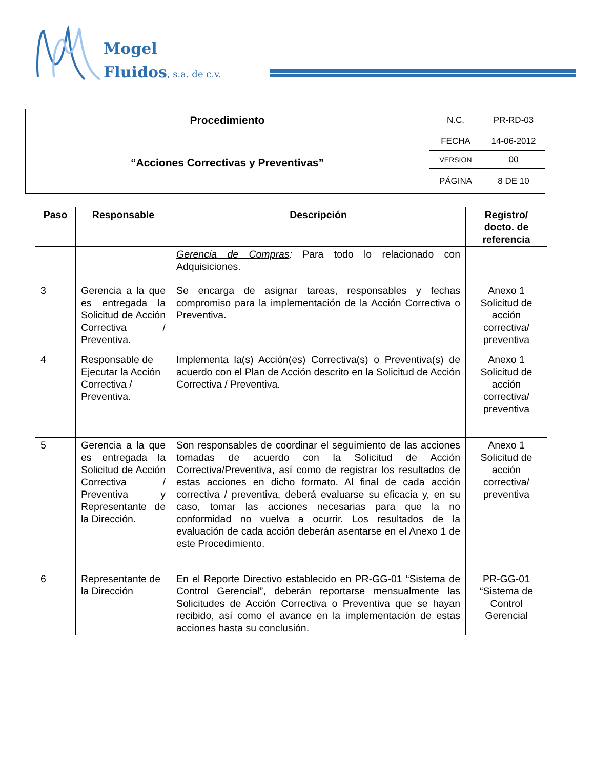Mogel
Fluidos, s.a. de c.v.
| Procedimiento | N.C. | PR-RD-03 |
| “Acciones Correctivas y Preventivas” | FECHA | 14-06-2012 |
| | VERSION | 00 |
| | PÁGINA | 8 DE 10 |
| Paso | Responsable | Descripción | Registro/ docto. de referencia |
| --- | --- | --- | --- |
| | | Gerencia de Compras : Para todo lo relacionado con Adquisiciones. | |
| 3 | Gerencia a la que es entregada la Solicitud de Acción Correctiva / Preventiva. | Se encarga de asignar tareas, responsables y fechas compromiso para la implementación de la Acción Correctiva o Preventiva. | Anexo 1 Solicitud de acción correctiva/ preventiva |
| 4 | Responsable de Ejecutar la Acción Correctiva / Preventiva. | Implementa la(s) Acción(es) Correctiva(s) o Preventiva(s) de acuerdo con el Plan de Acción descrito en la Solicitud de Acción Correctiva / Preventiva. | Anexo 1 Solicitud de acción correctiva/ preventiva |
| 5 | Gerencia a la que es entregada la Solicitud de Acción Correctiva / Preventiva y Representante de la Dirección. | Son responsables de coordinar el seguimiento de las acciones tomadas de acuerdo con la Solicitud de Acción Correctiva/Preventiva, así como de registrar los resultados de estas acciones en dicho formato. Al final de cada acción correctiva / preventiva, deberá evaluarse su eficacia y, en su caso, tomar las acciones necesarias para que la no conformidad no vuelva a ocurrir. Los resultados de la evaluación de cada acción deberán asentarse en el Anexo 1 de este Procedimiento. | Anexo 1 Solicitud de acción correctiva/ preventiva |
| 6 | Representante de la Dirección | En el Reporte Directivo establecido en PR-GG-01 “Sistema de Control Gerencial”, deberán reportarse mensualmente las Solicitudes de Acción Correctiva o Preventiva que se hayan recibido, así como el avance en la implementación de estas acciones hasta su conclusión. | PR-GG-01 “Sistema de Control Gerencial |